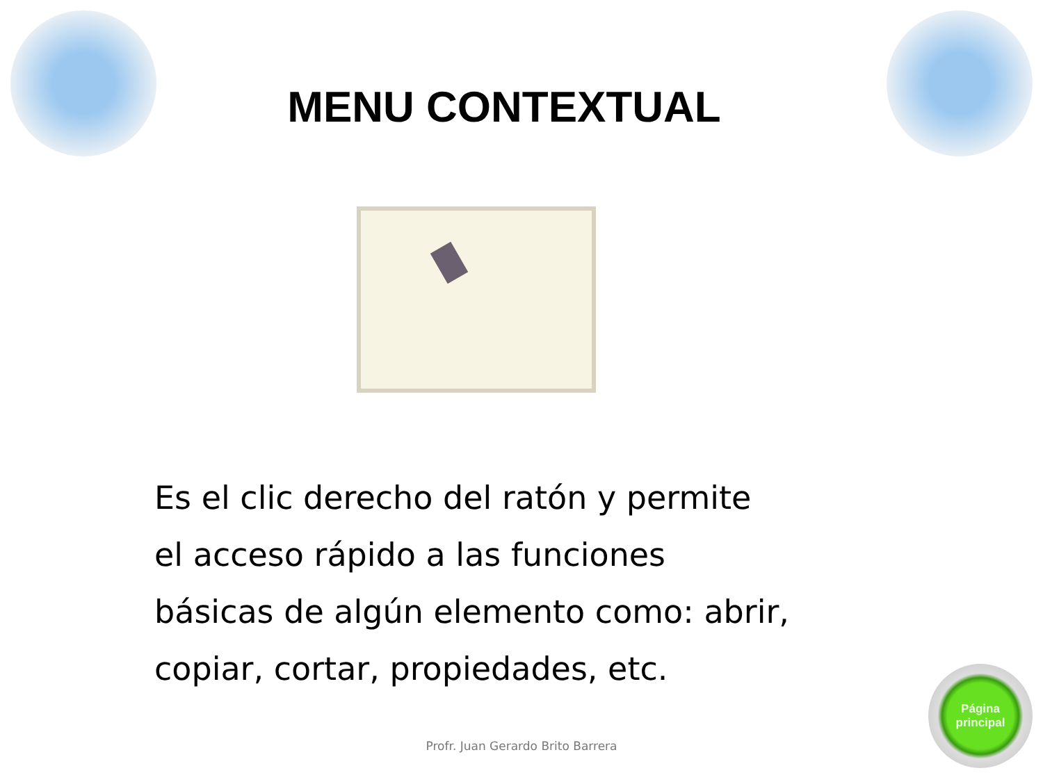MENU CONTEXTUAL
Es el clic derecho del ratón y permite
el acceso rápido a las funciones
básicas de algún elemento como: abrir,
copiar, cortar, propiedades, etc.
Profr. Juan Gerardo Brito Barrera
Página
principal